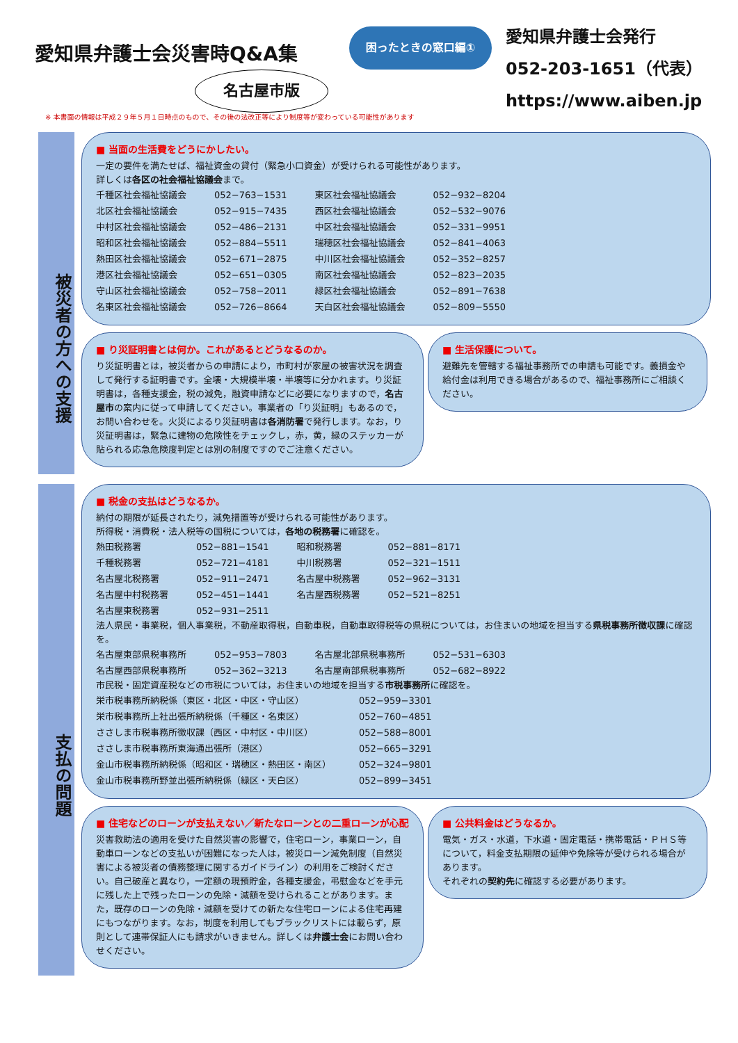愛知県弁護士会災害時Q&A集
名古屋市版
困ったときの窓口編①
愛知県弁護士会発行
052-203-1651（代表）
https://www.aiben.jp
※ 本書面の情報は平成２９年５月１日時点のもので、その後の法改正等により制度等が変わっている可能性があります
被災者の方への支援
■ 当面の生活費をどうにかしたい。
一定の要件を満たせば、福祉資金の貸付（緊急小口資金）が受けられる可能性があります。
詳しくは各区の社会福祉協議会まで。
| 千種区社会福祉協議会 | 052−763−1531 | 東区社会福祉協議会 | 052−932−8204 |
| 北区社会福祉協議会 | 052−915−7435 | 西区社会福祉協議会 | 052−532−9076 |
| 中村区社会福祉協議会 | 052−486−2131 | 中区社会福祉協議会 | 052−331−9951 |
| 昭和区社会福祉協議会 | 052−884−5511 | 瑞穂区社会福祉協議会 | 052−841−4063 |
| 熱田区社会福祉協議会 | 052−671−2875 | 中川区社会福祉協議会 | 052−352−8257 |
| 港区社会福祉協議会 | 052−651−0305 | 南区社会福祉協議会 | 052−823−2035 |
| 守山区社会福祉協議会 | 052−758−2011 | 緑区社会福祉協議会 | 052−891−7638 |
| 名東区社会福祉協議会 | 052−726−8664 | 天白区社会福祉協議会 | 052−809−5550 |
■ り災証明書とは何か。これがあるとどうなるのか。
り災証明書とは，被災者からの申請により，市町村が家屋の被害状況を調査して発行する証明書です。全壊・大規模半壊・半壊等に分かれます。り災証明書は，各種支援金，税の減免，融資申請などに必要になりますので，名古屋市の案内に従って申請してください。事業者の「り災証明」もあるので，お問い合わせを。火災によるり災証明書は各消防署で発行します。なお，り災証明書は，緊急に建物の危険性をチェックし，赤，黄，緑のステッカーが貼られる応急危険度判定とは別の制度ですのでご注意ください。
■ 生活保護について。
避難先を管轄する福祉事務所での申請も可能です。義損金や給付金は利用できる場合があるので、福祉事務所にご相談ください。
支払の問題
■ 税金の支払はどうなるか。
納付の期限が延長されたり，減免措置等が受けられる可能性があります。
所得税・消費税・法人税等の国税については，各地の税務署に確認を。
| 熱田税務署 | 052−881−1541 | 昭和税務署 | 052−881−8171 |
| 千種税務署 | 052−721−4181 | 中川税務署 | 052−321−1511 |
| 名古屋北税務署 | 052−911−2471 | 名古屋中税務署 | 052−962−3131 |
| 名古屋中村税務署 | 052−451−1441 | 名古屋西税務署 | 052−521−8251 |
| 名古屋東税務署 | 052−931−2511 | | |
法人県民・事業税，個人事業税，不動産取得税，自動車税，自動車取得税等の県税については，お住まいの地域を担当する県税事務所徴収課に確認を。
| 名古屋東部県税事務所 | 052−953−7803 | 名古屋北部県税事務所 | 052−531−6303 |
| 名古屋西部県税事務所 | 052−362−3213 | 名古屋南部県税事務所 | 052−682−8922 |
市民税・固定資産税などの市税については，お住まいの地域を担当する市税事務所に確認を。
| 栄市税事務所納税係（東区・北区・中区・守山区） | 052−959−3301 |
| 栄市税事務所上社出張所納税係（千種区・名東区） | 052−760−4851 |
| ささしま市税事務所徴収課（西区・中村区・中川区） | 052−588−8001 |
| ささしま市税事務所東海通出張所（港区） | 052−665−3291 |
| 金山市税事務所納税係（昭和区・瑞穂区・熱田区・南区） | 052−324−9801 |
| 金山市税事務所野並出張所納税係（緑区・天白区） | 052−899−3451 |
■ 住宅などのローンが支払えない／新たなローンとの二重ローンが心配
災害救助法の適用を受けた自然災害の影響で，住宅ローン，事業ローン，自動車ローンなどの支払いが困難になった人は，被災ローン減免制度（自然災害による被災者の債務整理に関するガイドライン）の利用をご検討ください。自己破産と異なり，一定額の現預貯金，各種支援金，弔慰金などを手元に残した上で残ったローンの免除・減額を受けられることがあります。また，既存のローンの免除・減額を受けての新たな住宅ローンによる住宅再建にもつながります。なお，制度を利用してもブラックリストには載らず，原則として連帯保証人にも請求がいきません。詳しくは弁護士会にお問い合わせください。
■ 公共料金はどうなるか。
電気・ガス・水道，下水道・固定電話・携帯電話・ＰＨＳ等について，料金支払期限の延伸や免除等が受けられる場合があります。
それぞれの契約先に確認する必要があります。